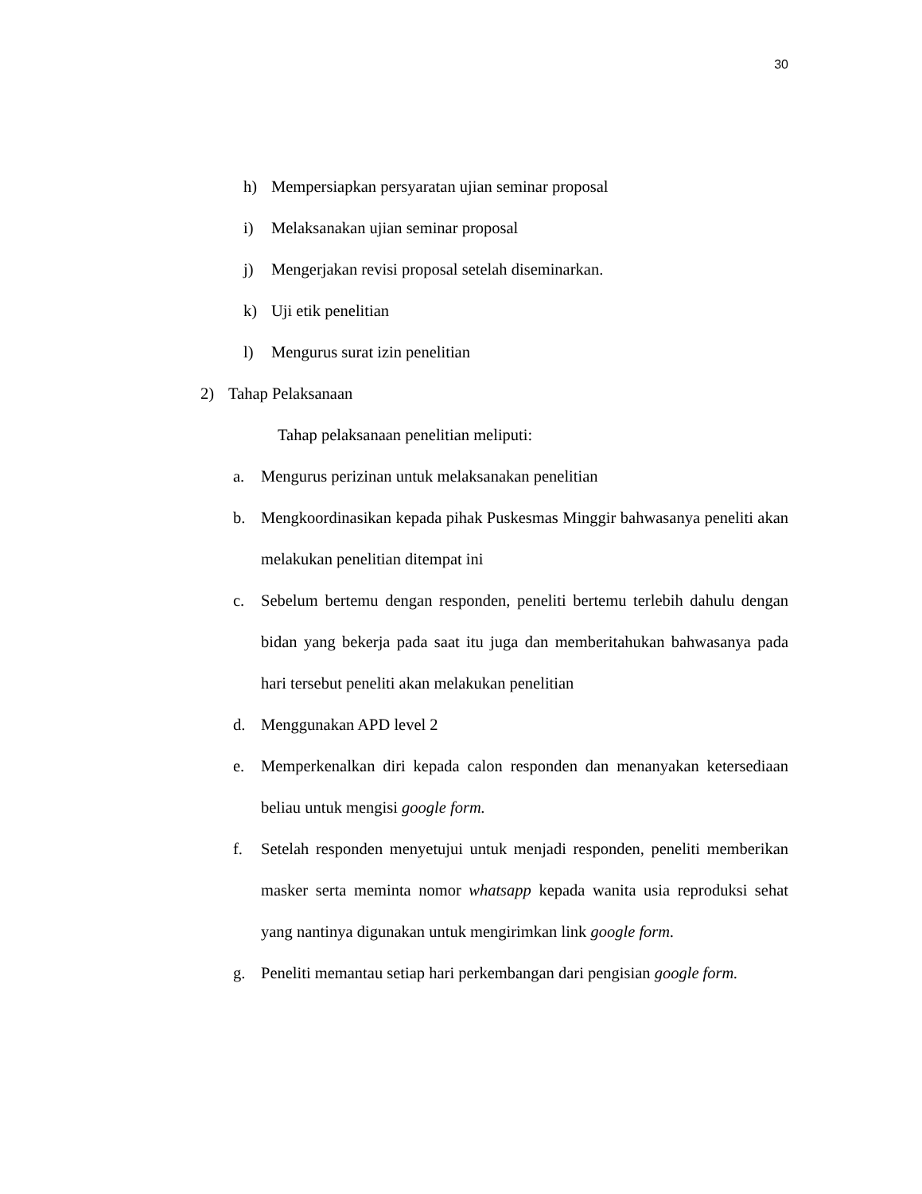30
h) Mempersiapkan persyaratan ujian seminar proposal
i) Melaksanakan ujian seminar proposal
j) Mengerjakan revisi proposal setelah diseminarkan.
k) Uji etik penelitian
l) Mengurus surat izin penelitian
2) Tahap Pelaksanaan
Tahap pelaksanaan penelitian meliputi:
a. Mengurus perizinan untuk melaksanakan penelitian
b. Mengkoordinasikan kepada pihak Puskesmas Minggir bahwasanya peneliti akan melakukan penelitian ditempat ini
c. Sebelum bertemu dengan responden, peneliti bertemu terlebih dahulu dengan bidan yang bekerja pada saat itu juga dan memberitahukan bahwasanya pada hari tersebut peneliti akan melakukan penelitian
d. Menggunakan APD level 2
e. Memperkenalkan diri kepada calon responden dan menanyakan ketersediaan beliau untuk mengisi google form.
f. Setelah responden menyetujui untuk menjadi responden, peneliti memberikan masker serta meminta nomor whatsapp kepada wanita usia reproduksi sehat yang nantinya digunakan untuk mengirimkan link google form.
g. Peneliti memantau setiap hari perkembangan dari pengisian google form.